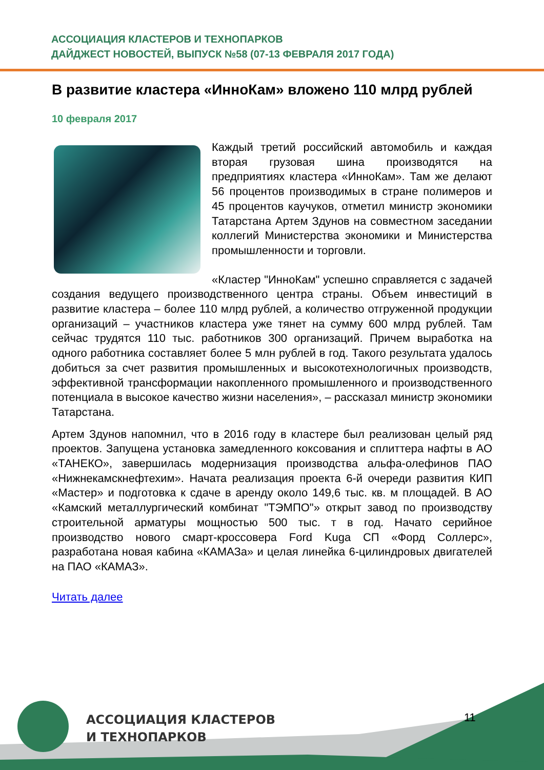АССОЦИАЦИЯ КЛАСТЕРОВ И ТЕХНОПАРКОВ
ДАЙДЖЕСТ НОВОСТЕЙ, ВЫПУСК №58 (07-13 ФЕВРАЛЯ 2017 ГОДА)
В развитие кластера «ИнноКам» вложено 110 млрд рублей
10 февраля 2017
Каждый третий российский автомобиль и каждая вторая грузовая шина производятся на предприятиях кластера «ИнноКам». Там же делают 56 процентов производимых в стране полимеров и 45 процентов каучуков, отметил министр экономики Татарстана Артем Здунов на совместном заседании коллегий Министерства экономики и Министерства промышленности и торговли.
«Кластер "ИнноКам" успешно справляется с задачей создания ведущего производственного центра страны. Объем инвестиций в развитие кластера – более 110 млрд рублей, а количество отгруженной продукции организаций – участников кластера уже тянет на сумму 600 млрд рублей. Там сейчас трудятся 110 тыс. работников 300 организаций. Причем выработка на одного работника составляет более 5 млн рублей в год. Такого результата удалось добиться за счет развития промышленных и высокотехнологичных производств, эффективной трансформации накопленного промышленного и производственного потенциала в высокое качество жизни населения», – рассказал министр экономики Татарстана.
Артем Здунов напомнил, что в 2016 году в кластере был реализован целый ряд проектов. Запущена установка замедленного коксования и сплиттера нафты в АО «ТАНЕКО», завершилась модернизация производства альфа-олефинов ПАО «Нижнекамскнефтехим». Начата реализация проекта 6-й очереди развития КИП «Мастер» и подготовка к сдаче в аренду около 149,6 тыс. кв. м площадей. В АО «Камский металлургический комбинат "ТЭМПО"» открыт завод по производству строительной арматуры мощностью 500 тыс. т в год. Начато серийное производство нового смарт-кроссовера Ford Kuga СП «Форд Соллерс», разработана новая кабина «КАМАЗа» и целая линейка 6-цилиндровых двигателей на ПАО «КАМАЗ».
Читать далее
АССОЦИАЦИЯ КЛАСТЕРОВ
И ТЕХНОПАРКОВ
11